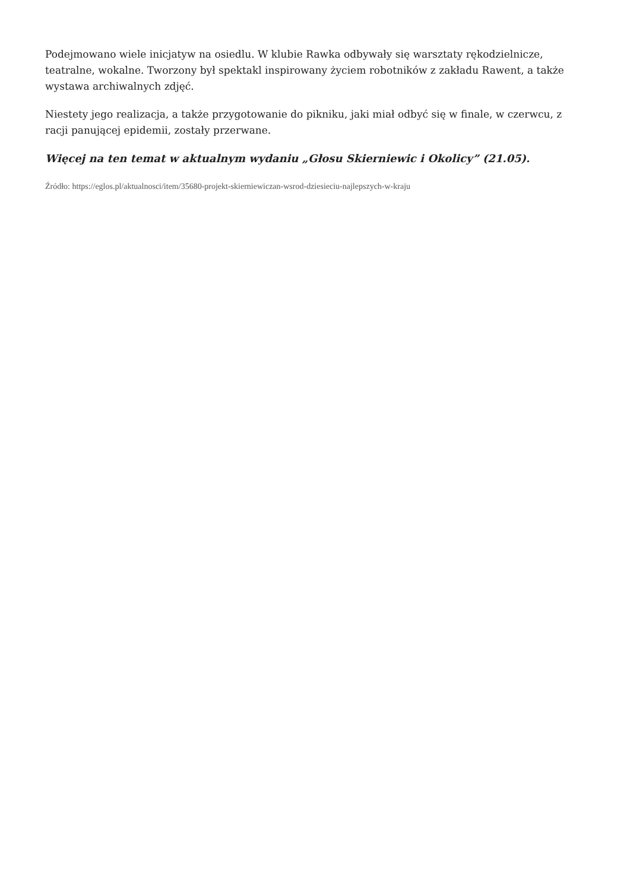Podejmowano wiele inicjatyw na osiedlu. W klubie Rawka odbywały się warsztaty rękodzielnicze, teatralne, wokalne. Tworzony był spektakl inspirowany życiem robotników z zakładu Rawent, a także wystawa archiwalnych zdjęć.
Niestety jego realizacja, a także przygotowanie do pikniku, jaki miał odbyć się w finale, w czerwcu, z racji panującej epidemii, zostały przerwane.
Więcej na ten temat w aktualnym wydaniu „Głosu Skierniewic i Okolicy” (21.05).
Źródło: https://eglos.pl/aktualnosci/item/35680-projekt-skierniewiczan-wsrod-dziesieciu-najlepszych-w-kraju